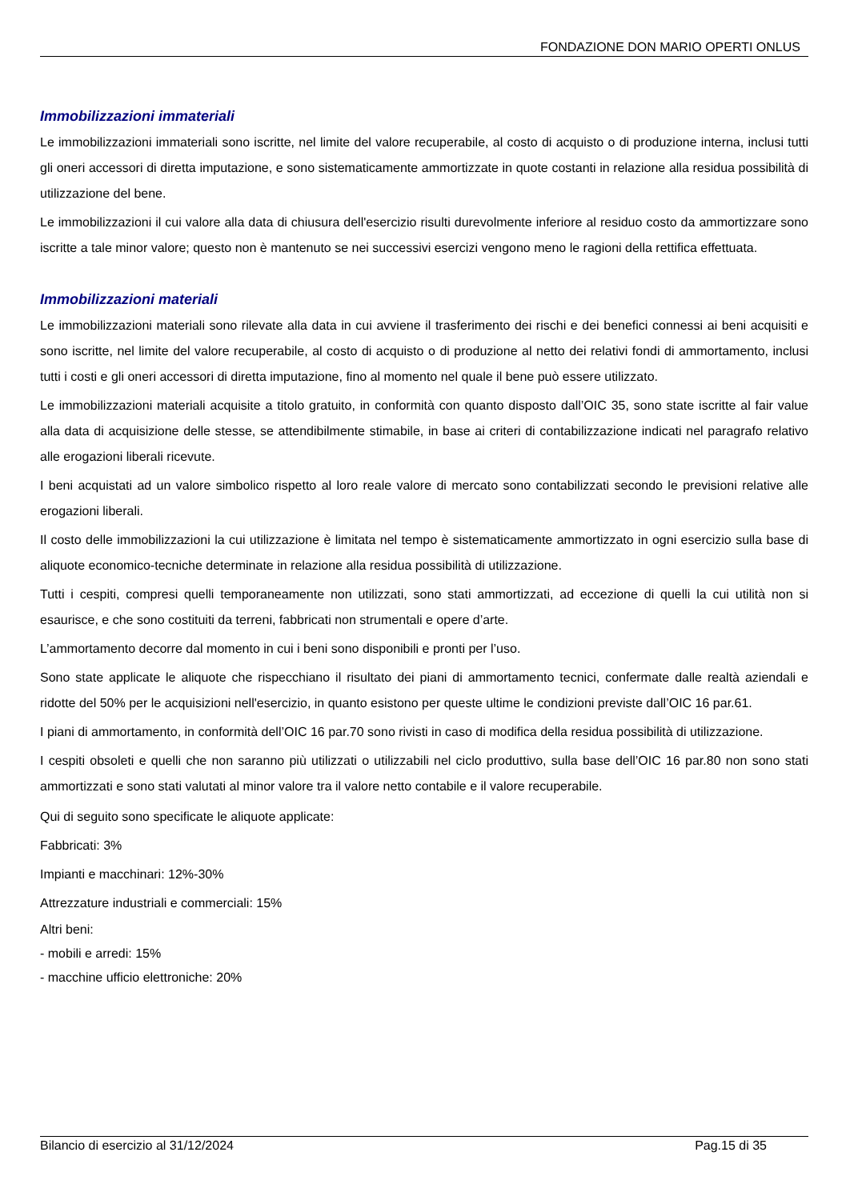FONDAZIONE DON MARIO OPERTI ONLUS
Immobilizzazioni immateriali
Le immobilizzazioni immateriali sono iscritte, nel limite del valore recuperabile, al costo di acquisto o di produzione interna, inclusi tutti gli oneri accessori di diretta imputazione, e sono sistematicamente ammortizzate in quote costanti in relazione alla residua possibilità di utilizzazione del bene.
Le immobilizzazioni il cui valore alla data di chiusura dell'esercizio risulti durevolmente inferiore al residuo costo da ammortizzare sono iscritte a tale minor valore; questo non è mantenuto se nei successivi esercizi vengono meno le ragioni della rettifica effettuata.
Immobilizzazioni materiali
Le immobilizzazioni materiali sono rilevate alla data in cui avviene il trasferimento dei rischi e dei benefici connessi ai beni acquisiti e sono iscritte, nel limite del valore recuperabile, al costo di acquisto o di produzione al netto dei relativi fondi di ammortamento, inclusi tutti i costi e gli oneri accessori di diretta imputazione, fino al momento nel quale il bene può essere utilizzato.
Le immobilizzazioni materiali acquisite a titolo gratuito, in conformità con quanto disposto dall’OIC 35, sono state iscritte al fair value alla data di acquisizione delle stesse, se attendibilmente stimabile, in base ai criteri di contabilizzazione indicati nel paragrafo relativo alle erogazioni liberali ricevute.
I beni acquistati ad un valore simbolico rispetto al loro reale valore di mercato sono contabilizzati secondo le previsioni relative alle erogazioni liberali.
Il costo delle immobilizzazioni la cui utilizzazione è limitata nel tempo è sistematicamente ammortizzato in ogni esercizio sulla base di aliquote economico-tecniche determinate in relazione alla residua possibilità di utilizzazione.
Tutti i cespiti, compresi quelli temporaneamente non utilizzati, sono stati ammortizzati, ad eccezione di quelli la cui utilità non si esaurisce, e che sono costituiti da terreni, fabbricati non strumentali e opere d’arte.
L’ammortamento decorre dal momento in cui i beni sono disponibili e pronti per l’uso.
Sono state applicate le aliquote che rispecchiano il risultato dei piani di ammortamento tecnici, confermate dalle realtà aziendali e ridotte del 50% per le acquisizioni nell'esercizio, in quanto esistono per queste ultime le condizioni previste dall’OIC 16 par.61.
I piani di ammortamento, in conformità dell’OIC 16 par.70 sono rivisti in caso di modifica della residua possibilità di utilizzazione.
I cespiti obsoleti e quelli che non saranno più utilizzati o utilizzabili nel ciclo produttivo, sulla base dell’OIC 16 par.80 non sono stati ammortizzati e sono stati valutati al minor valore tra il valore netto contabile e il valore recuperabile.
Qui di seguito sono specificate le aliquote applicate:
Fabbricati: 3%
Impianti e macchinari: 12%-30%
Attrezzature industriali e commerciali: 15%
Altri beni:
- mobili e arredi: 15%
- macchine ufficio elettroniche: 20%
Bilancio di esercizio al 31/12/2024 Pag.15 di 35